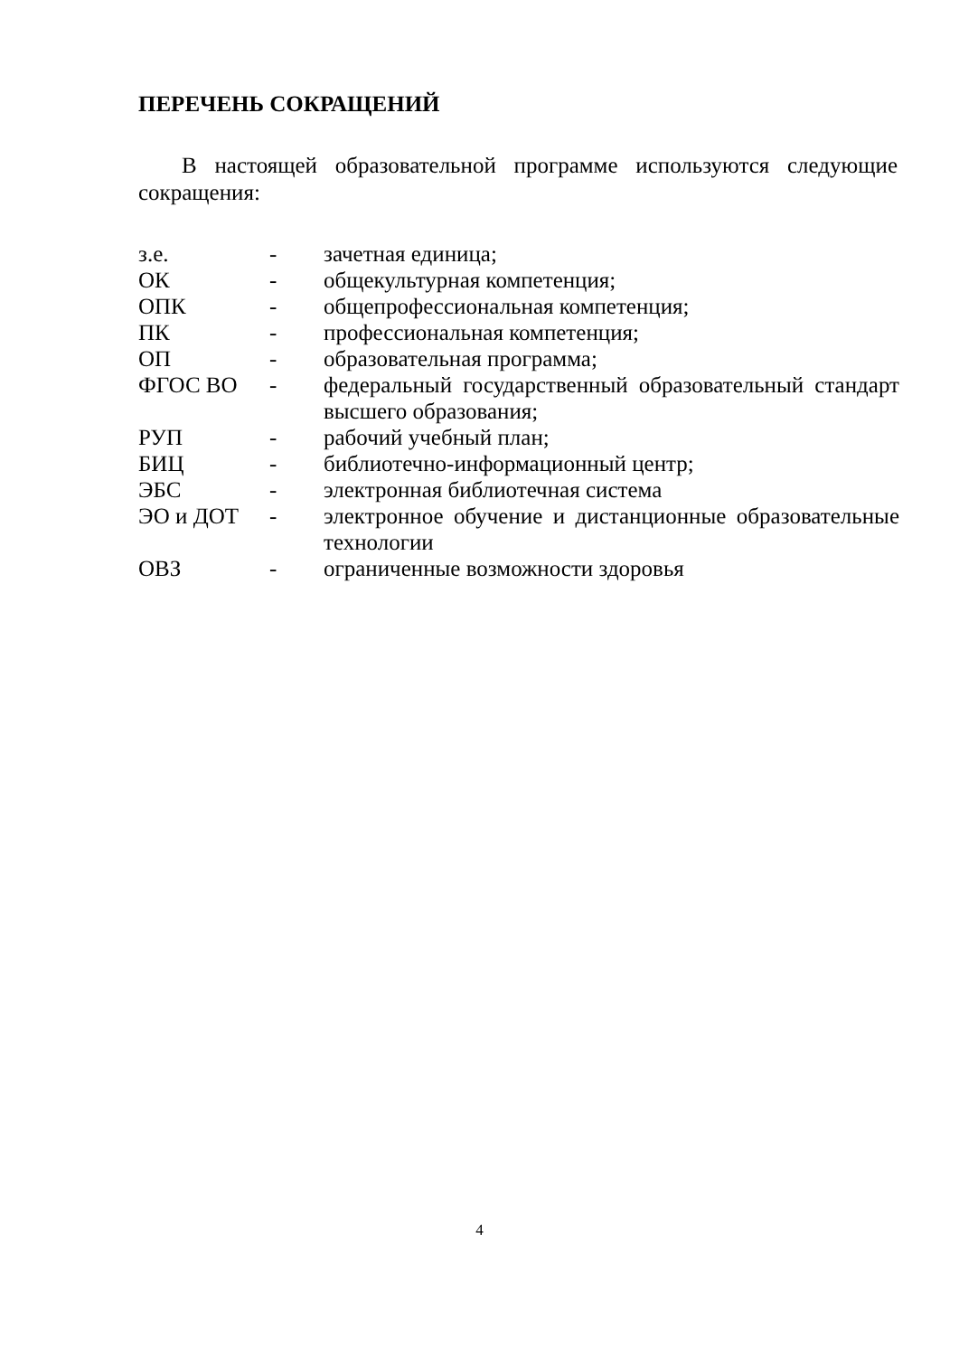ПЕРЕЧЕНЬ СОКРАЩЕНИЙ
В настоящей образовательной программе используются следующие сокращения:
| з.е. | - | зачетная единица; |
| ОК | - | общекультурная компетенция; |
| ОПК | - | общепрофессиональная компетенция; |
| ПК | - | профессиональная компетенция; |
| ОП | - | образовательная программа; |
| ФГОС ВО | - | федеральный государственный образовательный стандарт высшего образования; |
| РУП | - | рабочий учебный план; |
| БИЦ | - | библиотечно-информационный центр; |
| ЭБС | - | электронная библиотечная система |
| ЭО и ДОТ | - | электронное обучение и дистанционные образовательные технологии |
| ОВЗ | - | ограниченные возможности здоровья |
4